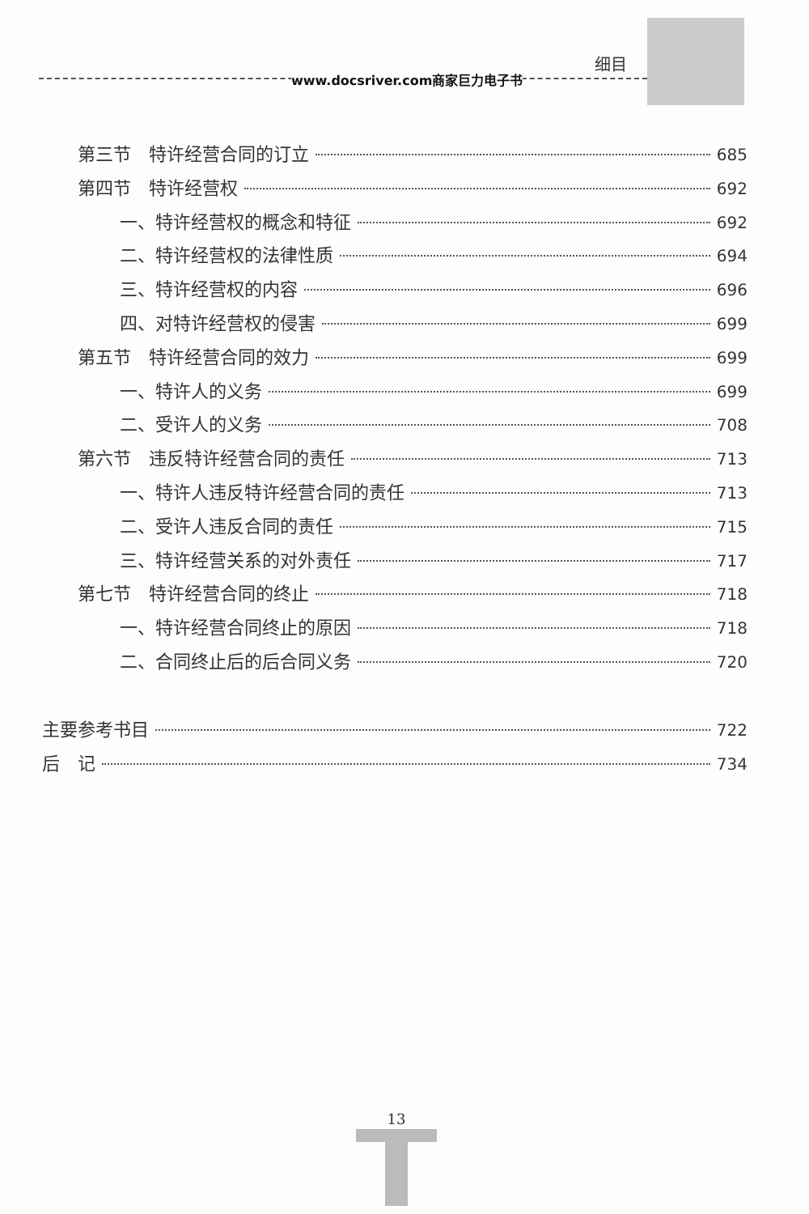细目
www.docsriver.com商家巨力电子书
第三节　特许经营合同的订立 685
第四节　特许经营权 692
一、特许经营权的概念和特征 692
二、特许经营权的法律性质 694
三、特许经营权的内容 696
四、对特许经营权的侵害 699
第五节　特许经营合同的效力 699
一、特许人的义务 699
二、受许人的义务 708
第六节　违反特许经营合同的责任 713
一、特许人违反特许经营合同的责任 713
二、受许人违反合同的责任 715
三、特许经营关系的对外责任 717
第七节　特许经营合同的终止 718
一、特许经营合同终止的原因 718
二、合同终止后的后合同义务 720
主要参考书目 722
后　记 734
13